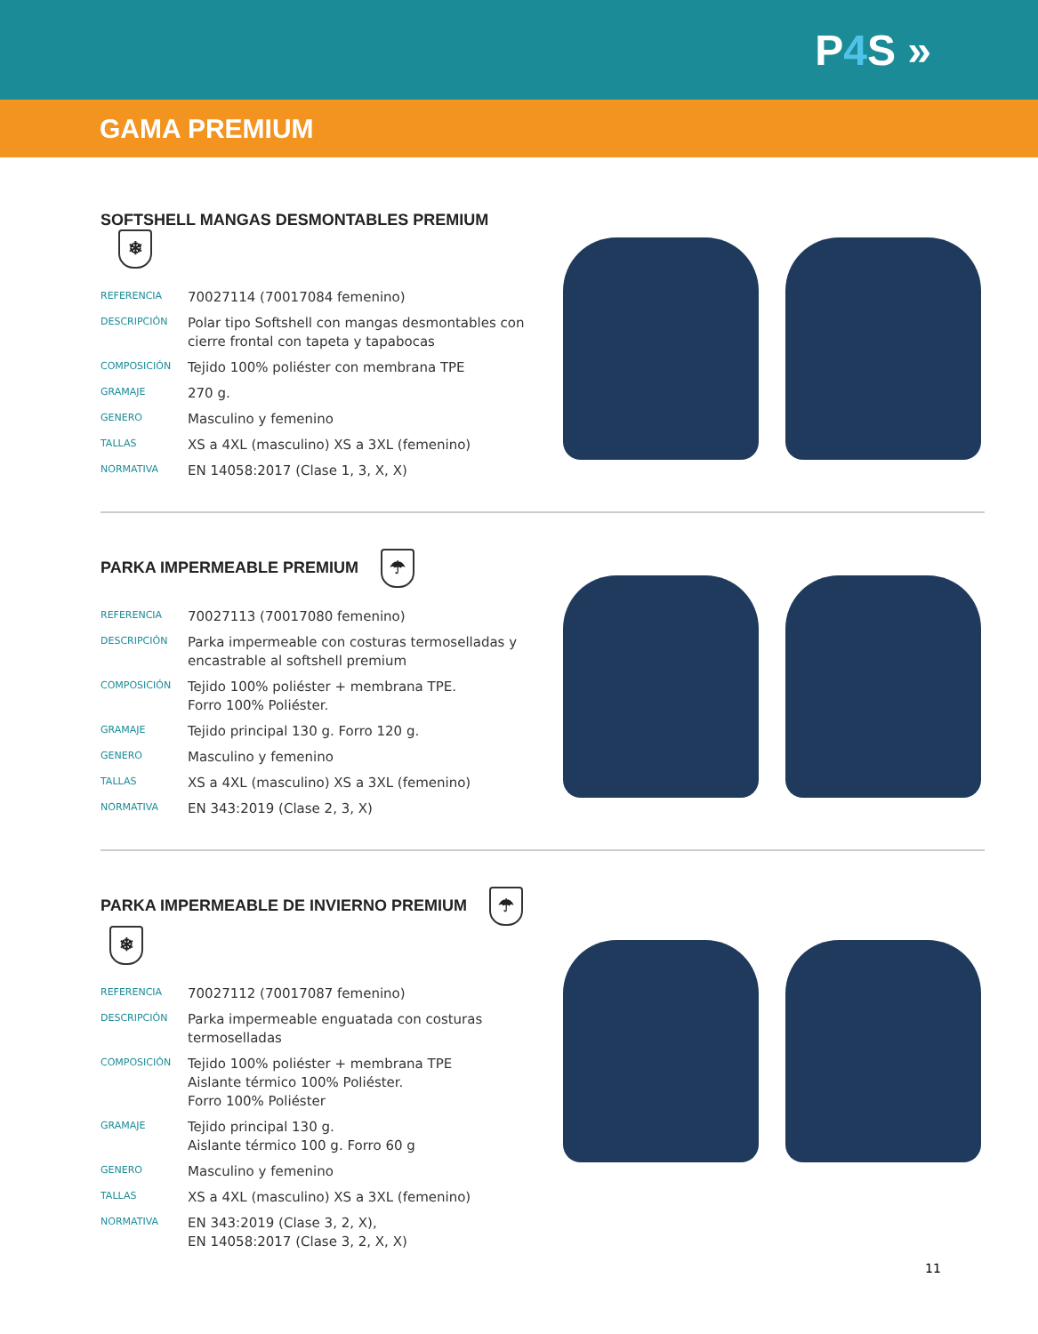P4 S »
GAMA PREMIUM
SOFTSHELL MANGAS DESMONTABLES PREMIUM ❄
| REFERENCIA | 70027114 (70017084 femenino) |
| DESCRIPCIÓN | Polar tipo Softshell con mangas desmontables con cierre frontal con tapeta y tapabocas |
| COMPOSICIÓN | Tejido 100% poliéster con membrana TPE |
| GRAMAJE | 270 g. |
| GENERO | Masculino y femenino |
| TALLAS | XS a 4XL (masculino) XS a 3XL (femenino) |
| NORMATIVA | EN 14058:2017 (Clase 1, 3, X, X) |
PARKA IMPERMEABLE PREMIUM ☂
| REFERENCIA | 70027113 (70017080 femenino) |
| DESCRIPCIÓN | Parka impermeable con costuras termoselladas y encastrable al softshell premium |
| COMPOSICIÓN | Tejido 100% poliéster + membrana TPE. Forro 100% Poliéster. |
| GRAMAJE | Tejido principal 130 g. Forro 120 g. |
| GENERO | Masculino y femenino |
| TALLAS | XS a 4XL (masculino) XS a 3XL (femenino) |
| NORMATIVA | EN 343:2019 (Clase 2, 3, X) |
PARKA IMPERMEABLE DE INVIERNO PREMIUM ☂ ❄
| REFERENCIA | 70027112 (70017087 femenino) |
| DESCRIPCIÓN | Parka impermeable enguatada con costuras termoselladas |
| COMPOSICIÓN | Tejido 100% poliéster + membrana TPE Aislante térmico 100% Poliéster. Forro 100% Poliéster |
| GRAMAJE | Tejido principal 130 g. Aislante térmico 100 g. Forro 60 g |
| GENERO | Masculino y femenino |
| TALLAS | XS a 4XL (masculino) XS a 3XL (femenino) |
| NORMATIVA | EN 343:2019 (Clase 3, 2, X), EN 14058:2017 (Clase 3, 2, X, X) |
11